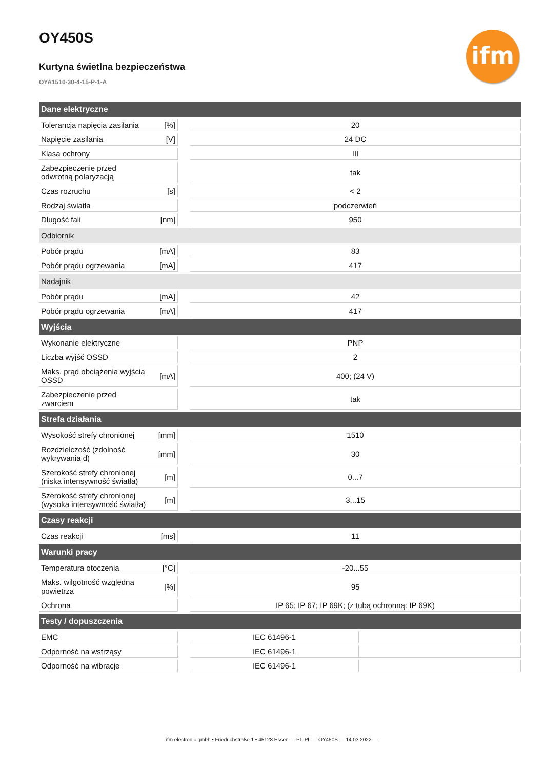OY450S
Kurtyna świetlna bezpieczeństwa
OYA1510-30-4-15-P-1-A
ifm
| Dane elektryczne | | | | |
| Tolerancja napięcia zasilania | [%] | | 20 | |
| Napięcie zasilania | [V] | | 24 DC | |
| Klasa ochrony | | | III | |
| Zabezpieczenie przed odwrotną polaryzacją | | | tak | |
| Czas rozruchu | [s] | | < 2 | |
| Rodzaj światła | | | podczerwień | |
| Długość fali | [nm] | | 950 | |
| Odbiornik | | | | |
| Pobór prądu | [mA] | | 83 | |
| Pobór prądu ogrzewania | [mA] | | 417 | |
| Nadajnik | | | | |
| Pobór prądu | [mA] | | 42 | |
| Pobór prądu ogrzewania | [mA] | | 417 | |
| Wyjścia | | | | |
| Wykonanie elektryczne | | | PNP | |
| Liczba wyjść OSSD | | | 2 | |
| Maks. prąd obciążenia wyjścia OSSD | [mA] | | 400; (24 V) | |
| Zabezpieczenie przed zwarciem | | | tak | |
| Strefa działania | | | | |
| Wysokość strefy chronionej | [mm] | | 1510 | |
| Rozdzielczość (zdolność wykrywania d) | [mm] | | 30 | |
| Szerokość strefy chronionej (niska intensywność światła) | [m] | | 0...7 | |
| Szerokość strefy chronionej (wysoka intensywność światła) | [m] | | 3...15 | |
| Czasy reakcji | | | | |
| Czas reakcji | [ms] | | 11 | |
| Warunki pracy | | | | |
| Temperatura otoczenia | [°C] | | -20...55 | |
| Maks. wilgotność względna powietrza | [%] | | 95 | |
| Ochrona | | | IP 65; IP 67; IP 69K; (z tubą ochronną: IP 69K) | |
| Testy / dopuszczenia | | | | |
| EMC | | | IEC 61496-1 | |
| Odporność na wstrząsy | | | IEC 61496-1 | |
| Odporność na wibracje | | | IEC 61496-1 | |
ifm electronic gmbh • Friedrichstraße 1 • 45128 Essen — PL-PL — OY450S — 14.03.2022 —